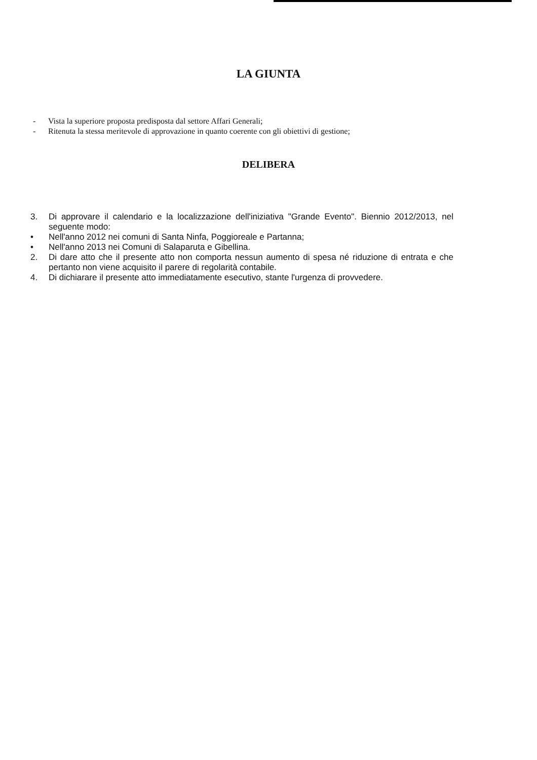LA GIUNTA
- Vista la superiore proposta predisposta dal settore Affari Generali;
- Ritenuta la stessa meritevole di approvazione in quanto coerente con gli obiettivi di gestione;
DELIBERA
3. Di approvare il calendario e la localizzazione dell'iniziativa "Grande Evento". Biennio 2012/2013, nel seguente modo:
• Nell'anno 2012 nei comuni di Santa Ninfa, Poggioreale e Partanna;
• Nell'anno 2013 nei Comuni di Salaparuta e Gibellina.
2. Di dare atto che il presente atto non comporta nessun aumento di spesa né riduzione di entrata e che pertanto non viene acquisito il parere di regolarità contabile.
4. Di dichiarare il presente atto immediatamente esecutivo, stante l'urgenza di provvedere.